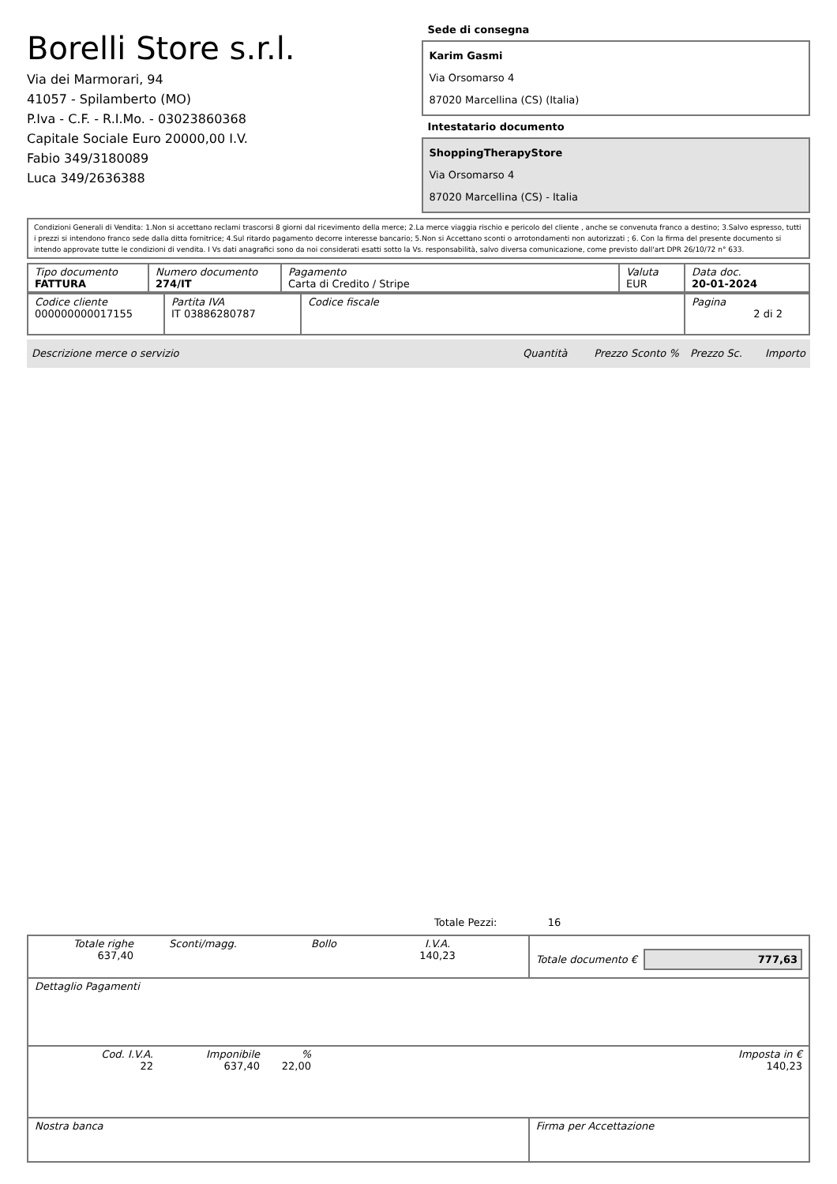Borelli Store s.r.l.
Via dei Marmorari, 94
41057 - Spilamberto (MO)
P.Iva - C.F. - R.I.Mo. - 03023860368
Capitale Sociale Euro 20000,00 I.V.
Fabio 349/3180089
Luca 349/2636388
Sede di consegna
Karim Gasmi
Via Orsomarso 4
87020 Marcellina (CS) (Italia)
Intestatario documento
ShoppingTherapyStore
Via Orsomarso 4
87020 Marcellina (CS) - Italia
Condizioni Generali di Vendita: 1.Non si accettano reclami trascorsi 8 giorni dal ricevimento della merce; 2.La merce viaggia rischio e pericolo del cliente , anche se convenuta franco a destino; 3.Salvo espresso, tutti i prezzi si intendono franco sede dalla ditta fornitrice; 4.Sul ritardo pagamento decorre interesse bancario; 5.Non si Accettano sconti o arrotondamenti non autorizzati ; 6. Con la firma del presente documento si intendo approvate tutte le condizioni di vendita. I Vs dati anagrafici sono da noi considerati esatti sotto la Vs. responsabilità, salvo diversa comunicazione, come previsto dall'art DPR 26/10/72 n° 633.
| Tipo documento FATTURA | Numero documento 274/IT | Pagamento Carta di Credito / Stripe | Valuta EUR | Data doc. 20-01-2024 |
| Codice cliente 000000000017155 | Partita IVA IT 03886280787 | Codice fiscale | Pagina 2 di 2 |
Descrizione merce o servizio Quantità Prezzo Sconto % Prezzo Sc. Importo
Totale Pezzi: 16
| Totale righe 637,40 Sconti/magg. Bollo I.V.A. 140,23 | Totale documento € 777,63 |
| Dettaglio Pagamenti | |
| Cod. I.V.A. 22 Imponibile 637,40 % 22,00 Imposta in € 140,23 | |
| Nostra banca | Firma per Accettazione |